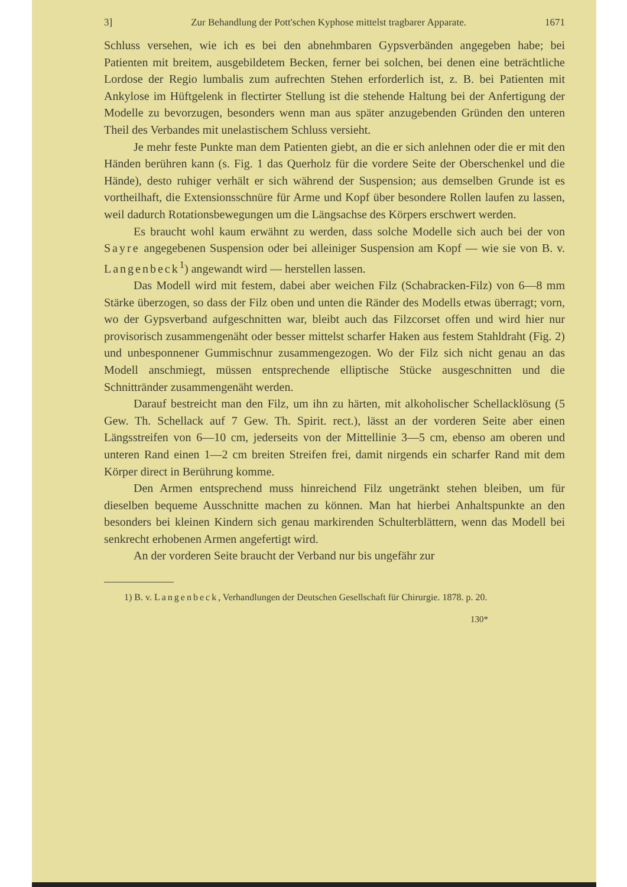3] Zur Behandlung der Pott'schen Kyphose mittelst tragbarer Apparate. 1671
Schluss versehen, wie ich es bei den abnehmbaren Gypsverbänden angegeben habe; bei Patienten mit breitem, ausgebildetem Becken, ferner bei solchen, bei denen eine beträchtliche Lordose der Regio lumbalis zum aufrechten Stehen erforderlich ist, z. B. bei Patienten mit Ankylose im Hüftgelenk in flectirter Stellung ist die stehende Haltung bei der Anfertigung der Modelle zu bevorzugen, besonders wenn man aus später anzugebenden Gründen den unteren Theil des Verbandes mit unelastischem Schluss versieht.
Je mehr feste Punkte man dem Patienten giebt, an die er sich anlehnen oder die er mit den Händen berühren kann (s. Fig. 1 das Querholz für die vordere Seite der Oberschenkel und die Hände), desto ruhiger verhält er sich während der Suspension; aus demselben Grunde ist es vortheilhaft, die Extensionsschnüre für Arme und Kopf über besondere Rollen laufen zu lassen, weil dadurch Rotationsbewegungen um die Längsachse des Körpers erschwert werden.
Es braucht wohl kaum erwähnt zu werden, dass solche Modelle sich auch bei der von Sayre angegebenen Suspension oder bei alleiniger Suspension am Kopf — wie sie von B. v. Langenbeck<sup>1</sup>) angewandt wird — herstellen lassen.
Das Modell wird mit festem, dabei aber weichen Filz (Schabracken-Filz) von 6—8 mm Stärke überzogen, so dass der Filz oben und unten die Ränder des Modells etwas überragt; vorn, wo der Gypsverband aufgeschnitten war, bleibt auch das Filzcorset offen und wird hier nur provisorisch zusammengenäht oder besser mittelst scharfer Haken aus festem Stahldraht (Fig. 2) und unbesponnener Gummischnur zusammengezogen. Wo der Filz sich nicht genau an das Modell anschmiegt, müssen entsprechende elliptische Stücke ausgeschnitten und die Schnittränder zusammengenäht werden.
Darauf bestreicht man den Filz, um ihn zu härten, mit alkoholischer Schellacklösung (5 Gew. Th. Schellack auf 7 Gew. Th. Spirit. rect.), lässt an der vorderen Seite aber einen Längsstreifen von 6—10 cm, jederseits von der Mittellinie 3—5 cm, ebenso am oberen und unteren Rand einen 1—2 cm breiten Streifen frei, damit nirgends ein scharfer Rand mit dem Körper direct in Berührung komme.
Den Armen entsprechend muss hinreichend Filz ungetränkt stehen bleiben, um für dieselben bequeme Ausschnitte machen zu können. Man hat hierbei Anhaltspunkte an den besonders bei kleinen Kindern sich genau markirenden Schulterblättern, wenn das Modell bei senkrecht erhobenen Armen angefertigt wird.
An der vorderen Seite braucht der Verband nur bis ungefähr zur
1) B. v. Langenbeck, Verhandlungen der Deutschen Gesellschaft für Chirurgie. 1878. p. 20.
130*